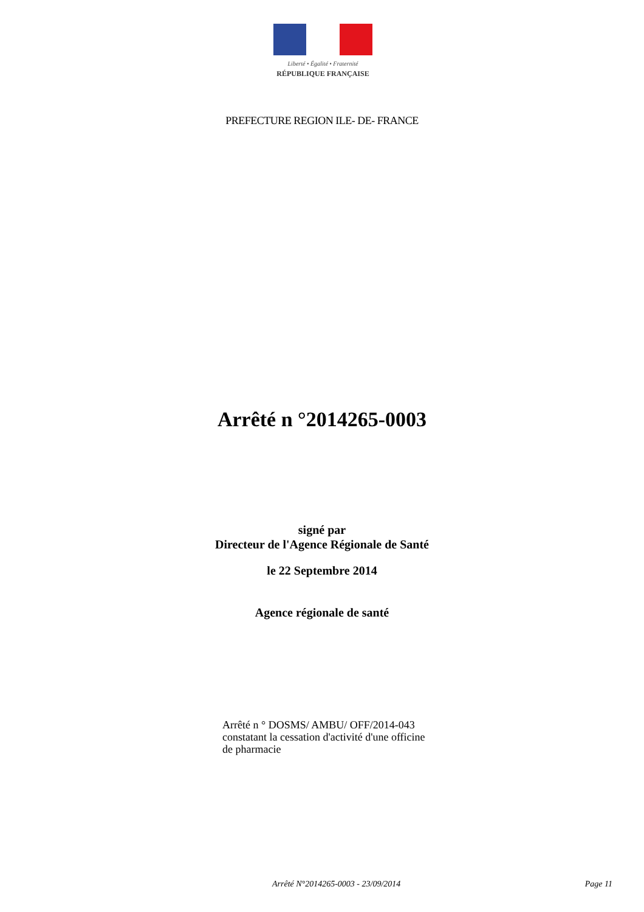Liberté • Égalité • Fraternité
RÉPUBLIQUE FRANÇAISE
PREFECTURE REGION ILE- DE- FRANCE
Arrêté n °2014265-0003
signé par
Directeur de l'Agence Régionale de Santé
le 22 Septembre 2014
Agence régionale de santé
Arrêté n ° DOSMS/ AMBU/ OFF/2014-043 constatant la cessation d'activité d'une officine de pharmacie
Arrêté N°2014265-0003 - 23/09/2014 Page 11